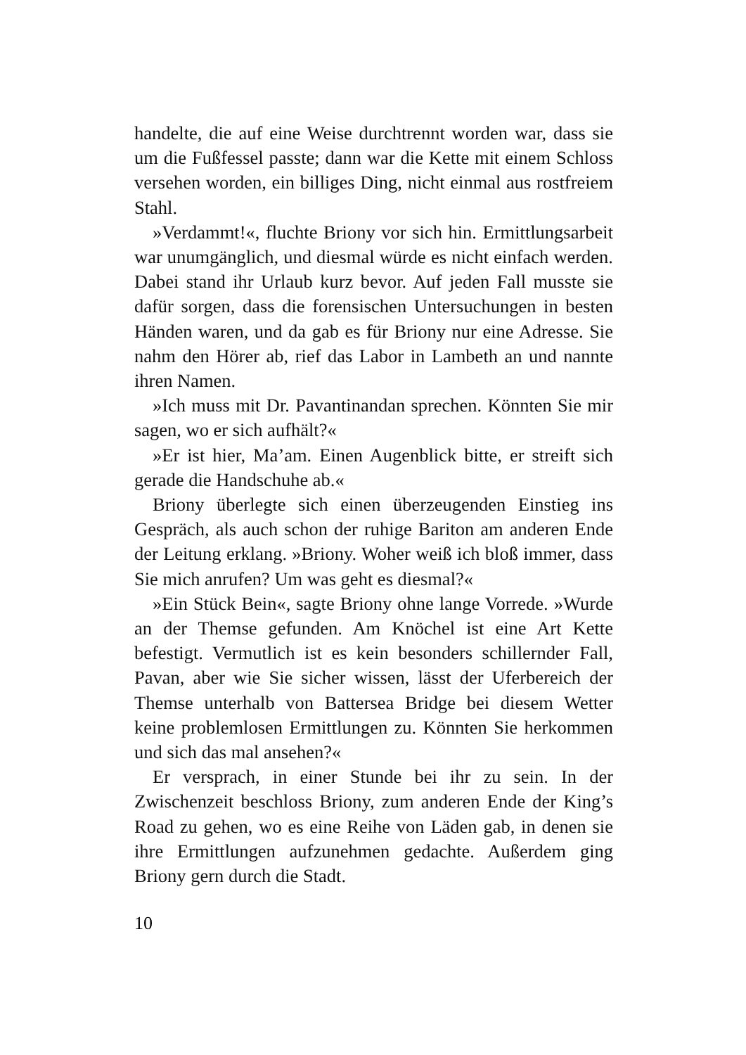handelte, die auf eine Weise durchtrennt worden war, dass sie um die Fußfessel passte; dann war die Kette mit einem Schloss versehen worden, ein billiges Ding, nicht einmal aus rostfreiem Stahl.
»Verdammt!«, fluchte Briony vor sich hin. Ermittlungsarbeit war unumgänglich, und diesmal würde es nicht einfach werden. Dabei stand ihr Urlaub kurz bevor. Auf jeden Fall musste sie dafür sorgen, dass die forensischen Untersuchungen in besten Händen waren, und da gab es für Briony nur eine Adresse. Sie nahm den Hörer ab, rief das Labor in Lambeth an und nannte ihren Namen.
»Ich muss mit Dr. Pavantinandan sprechen. Könnten Sie mir sagen, wo er sich aufhält?«
»Er ist hier, Ma’am. Einen Augenblick bitte, er streift sich gerade die Handschuhe ab.«
Briony überlegte sich einen überzeugenden Einstieg ins Gespräch, als auch schon der ruhige Bariton am anderen Ende der Leitung erklang. »Briony. Woher weiß ich bloß immer, dass Sie mich anrufen? Um was geht es diesmal?«
»Ein Stück Bein«, sagte Briony ohne lange Vorrede. »Wurde an der Themse gefunden. Am Knöchel ist eine Art Kette befestigt. Vermutlich ist es kein besonders schillernder Fall, Pavan, aber wie Sie sicher wissen, lässt der Uferbereich der Themse unterhalb von Battersea Bridge bei diesem Wetter keine problemlosen Ermittlungen zu. Könnten Sie herkommen und sich das mal ansehen?«
Er versprach, in einer Stunde bei ihr zu sein. In der Zwischenzeit beschloss Briony, zum anderen Ende der King’s Road zu gehen, wo es eine Reihe von Läden gab, in denen sie ihre Ermittlungen aufzunehmen gedachte. Außerdem ging Briony gern durch die Stadt.
10